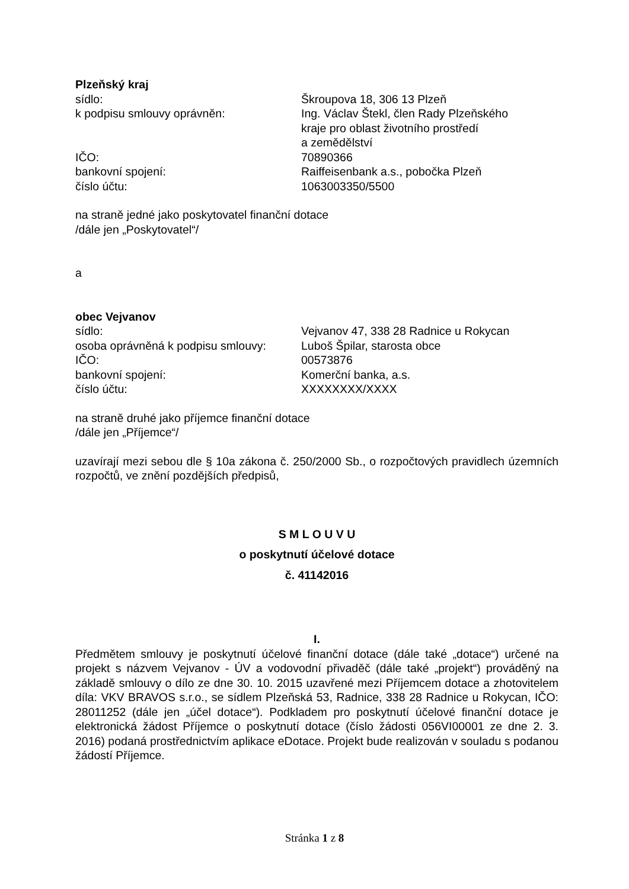Plzeňský kraj
sídlo: Škroupova 18, 306 13 Plzeň
k podpisu smlouvy oprávněn: Ing. Václav Štekl, člen Rady Plzeňského
kraje pro oblast životního prostředí
a zemědělství
IČO: 70890366
bankovní spojení: Raiffeisenbank a.s., pobočka Plzeň
číslo účtu: 1063003350/5500
na straně jedné jako poskytovatel finanční dotace
/dále jen „Poskytovatel“/
a
obec Vejvanov
sídlo: Vejvanov 47, 338 28 Radnice u Rokycan
osoba oprávněná k podpisu smlouvy:
Luboš Špilar, starosta obce
IČO: 00573876
bankovní spojení: Komerční banka, a.s.
číslo účtu: XXXXXXXX/XXXX
na straně druhé jako příjemce finanční dotace
/dále jen „Příjemce“/
uzavírají mezi sebou dle § 10a zákona č. 250/2000 Sb., o rozpočtových pravidlech územních rozpočtů, ve znění pozdějších předpisů,
S M L O U V U
o poskytnutí účelové dotace
č. 41142016
I.
Předmětem smlouvy je poskytnutí účelové finanční dotace (dále také „dotace“) určené na projekt s názvem Vejvanov - ÚV a vodovodní přivaděč (dále také „projekt“) prováděný na základě smlouvy o dílo ze dne 30. 10. 2015 uzavřené mezi Příjemcem dotace a zhotovitelem díla: VKV BRAVOS s.r.o., se sídlem Plzeňská 53, Radnice, 338 28 Radnice u Rokycan, IČO: 28011252 (dále jen „účel dotace“). Podkladem pro poskytnutí účelové finanční dotace je elektronická žádost Příjemce o poskytnutí dotace (číslo žádosti 056VI00001 ze dne 2. 3. 2016) podaná prostřednictvím aplikace eDotace. Projekt bude realizován v souladu s podanou žádostí Příjemce.
Stránka 1 z 8